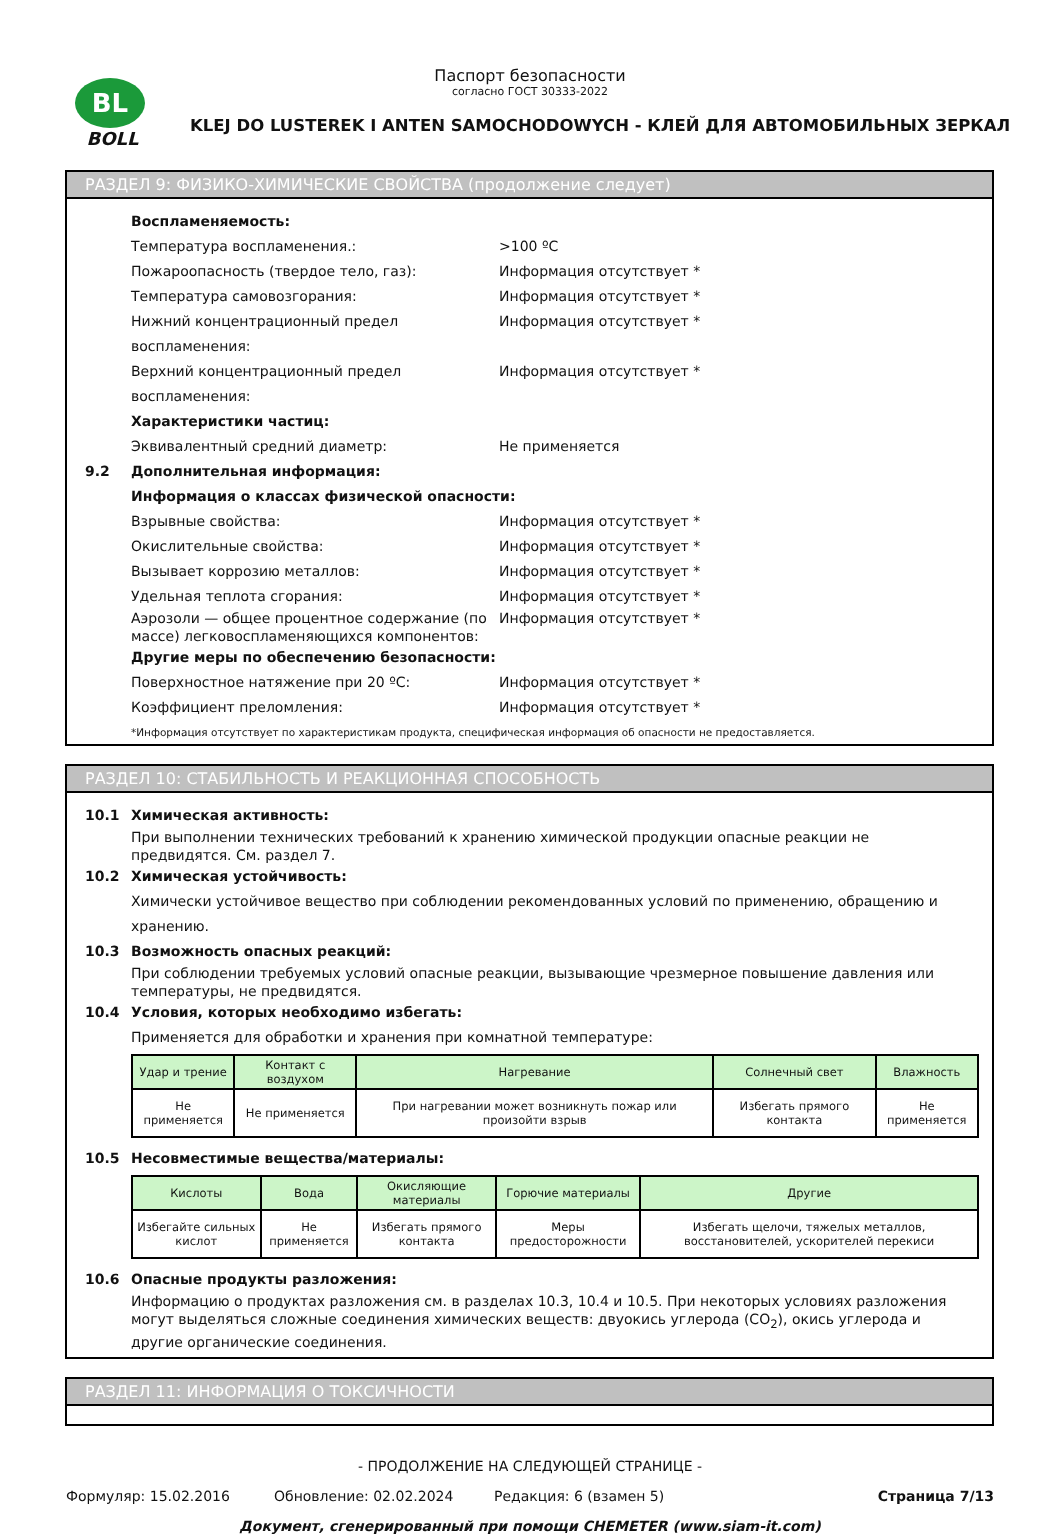BL
BOLL
Паспорт безопасности
согласно ГОСТ 30333-2022
KLEJ DO LUSTEREK I ANTEN SAMOCHODOWYCH - КЛЕЙ ДЛЯ АВТОМОБИЛЬНЫХ ЗЕРКАЛ
РАЗДЕЛ 9: ФИЗИКО-ХИМИЧЕСКИЕ СВОЙСТВА (продолжение следует)
Воспламеняемость:
Температура воспламенения.: >100 ºC
Пожароопасность (твердое тело, газ): Информация отсутствует *
Температура самовозгорания: Информация отсутствует *
Нижний концентрационный предел воспламенения: Информация отсутствует *
Верхний концентрационный предел воспламенения: Информация отсутствует *
Характеристики частиц:
Эквивалентный средний диаметр: Не применяется
9.2 Дополнительная информация:
Информация о классах физической опасности:
Взрывные свойства: Информация отсутствует *
Окислительные свойства: Информация отсутствует *
Вызывает коррозию металлов: Информация отсутствует *
Удельная теплота сгорания: Информация отсутствует *
Аэрозоли — общее процентное содержание (по массе) легковоспламеняющихся компонентов: Информация отсутствует *
Другие меры по обеспечению безопасности:
Поверхностное натяжение при 20 ºC: Информация отсутствует *
Коэффициент преломления: Информация отсутствует *
*Информация отсутствует по характеристикам продукта, специфическая информация об опасности не предоставляется.
РАЗДЕЛ 10: СТАБИЛЬНОСТЬ И РЕАКЦИОННАЯ СПОСОБНОСТЬ
10.1 Химическая активность:
При выполнении технических требований к хранению химической продукции опасные реакции не предвидятся. См. раздел 7.
10.2 Химическая устойчивость:
Химически устойчивое вещество при соблюдении рекомендованных условий по применению, обращению и хранению.
10.3 Возможность опасных реакций:
При соблюдении требуемых условий опасные реакции, вызывающие чрезмерное повышение давления или температуры, не предвидятся.
10.4 Условия, которых необходимо избегать:
Применяется для обработки и хранения при комнатной температуре:
| Удар и трение | Контакт с воздухом | Нагревание | Солнечный свет | Влажность |
| --- | --- | --- | --- | --- |
| Не применяется | Не применяется | При нагревании может возникнуть пожар или произойти взрыв | Избегать прямого контакта | Не применяется |
10.5 Несовместимые вещества/материалы:
| Кислоты | Вода | Окисляющие материалы | Горючие материалы | Другие |
| --- | --- | --- | --- | --- |
| Избегайте сильных кислот | Не применяется | Избегать прямого контакта | Меры предосторожности | Избегать щелочи, тяжелых металлов, восстановителей, ускорителей перекиси |
10.6 Опасные продукты разложения:
Информацию о продуктах разложения см. в разделах 10.3, 10.4 и 10.5. При некоторых условиях разложения могут выделяться сложные соединения химических веществ: двуокись углерода (CO<sub>2</sub>), окись углерода и другие органические соединения.
РАЗДЕЛ 11: ИНФОРМАЦИЯ О ТОКСИЧНОСТИ
- ПРОДОЛЖЕНИЕ НА СЛЕДУЮЩЕЙ СТРАНИЦЕ -
Формуляр: 15.02.2016 Обновление: 02.02.2024 Редакция: 6 (взамен 5) Страница 7/13
Документ, сгенерированный при помощи CHEMETER (www.siam-it.com)